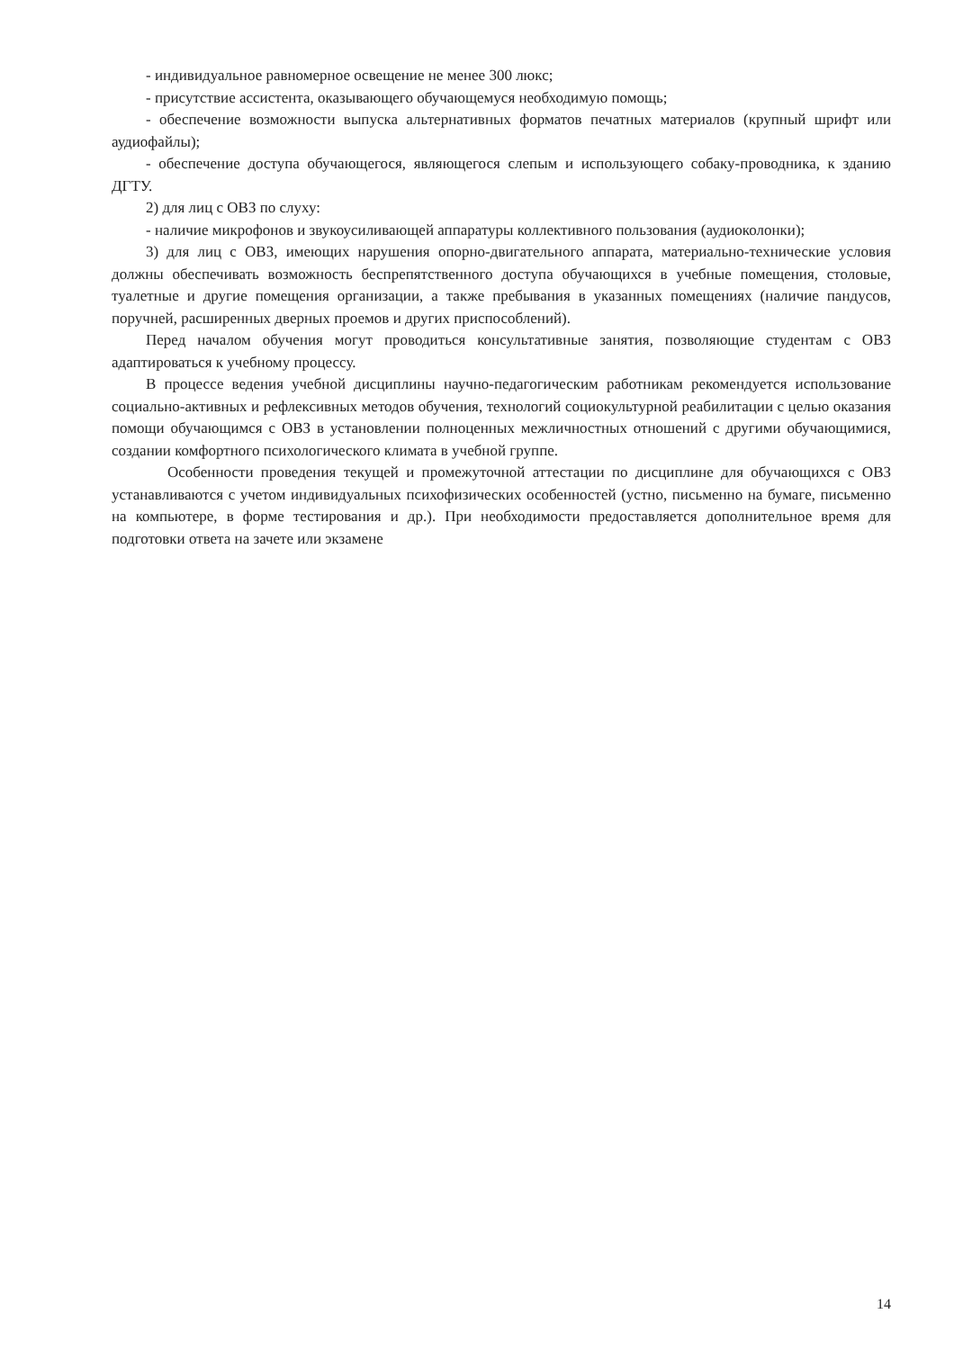- индивидуальное равномерное освещение не менее 300 люкс;
- присутствие ассистента, оказывающего обучающемуся необходимую помощь;
- обеспечение возможности выпуска альтернативных форматов печатных материалов (крупный шрифт или аудиофайлы);
- обеспечение доступа обучающегося, являющегося слепым и использующего собаку-проводника, к зданию ДГТУ.
2) для лиц с ОВЗ по слуху:
- наличие микрофонов и звукоусиливающей аппаратуры коллективного пользования (аудиоколонки);
3) для лиц с ОВЗ, имеющих нарушения опорно-двигательного аппарата, материально-технические условия должны обеспечивать возможность беспрепятственного доступа обучающихся в учебные помещения, столовые, туалетные и другие помещения организации, а также пребывания в указанных помещениях (наличие пандусов, поручней, расширенных дверных проемов и других приспособлений).
Перед началом обучения могут проводиться консультативные занятия, позволяющие студентам с ОВЗ адаптироваться к учебному процессу.
В процессе ведения учебной дисциплины научно-педагогическим работникам рекомендуется использование социально-активных и рефлексивных методов обучения, технологий социокультурной реабилитации с целью оказания помощи обучающимся с ОВЗ в установлении полноценных межличностных отношений с другими обучающимися, создании комфортного психологического климата в учебной группе.
Особенности проведения текущей и промежуточной аттестации по дисциплине для обучающихся с ОВЗ устанавливаются с учетом индивидуальных психофизических особенностей (устно, письменно на бумаге, письменно на компьютере, в форме тестирования и др.). При необходимости предоставляется дополнительное время для подготовки ответа на зачете или экзамене
14